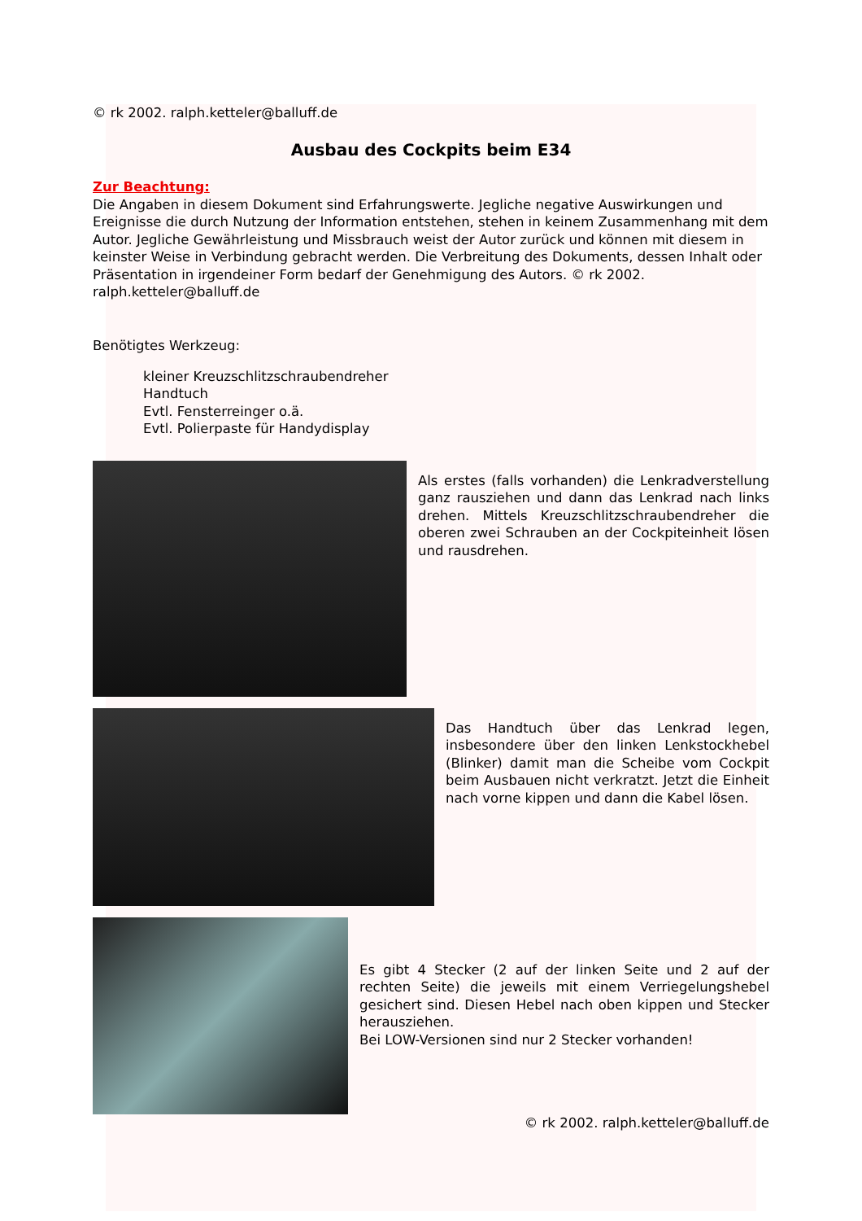© rk 2002. ralph.ketteler@balluff.de
Ausbau des Cockpits beim E34
Zur Beachtung:
Die Angaben in diesem Dokument sind Erfahrungswerte. Jegliche negative Auswirkungen und Ereignisse die durch Nutzung der Information entstehen, stehen in keinem Zusammenhang mit dem Autor. Jegliche Gewährleistung und Missbrauch weist der Autor zurück und können mit diesem in keinster Weise in Verbindung gebracht werden. Die Verbreitung des Dokuments, dessen Inhalt oder Präsentation in irgendeiner Form bedarf der Genehmigung des Autors. © rk 2002. ralph.ketteler@balluff.de
Benötigtes Werkzeug:
kleiner Kreuzschlitzschraubendreher
Handtuch
Evtl. Fensterreinger o.ä.
Evtl. Polierpaste für Handydisplay
Als erstes (falls vorhanden) die Lenkradverstellung ganz rausziehen und dann das Lenkrad nach links drehen. Mittels Kreuzschlitzschraubendreher die oberen zwei Schrauben an der Cockpiteinheit lösen und rausdrehen.
Das Handtuch über das Lenkrad legen, insbesondere über den linken Lenkstockhebel (Blinker) damit man die Scheibe vom Cockpit beim Ausbauen nicht verkratzt. Jetzt die Einheit nach vorne kippen und dann die Kabel lösen.
Es gibt 4 Stecker (2 auf der linken Seite und 2 auf der rechten Seite) die jeweils mit einem Verriegelungshebel gesichert sind. Diesen Hebel nach oben kippen und Stecker herausziehen.
Bei LOW-Versionen sind nur 2 Stecker vorhanden!
© rk 2002. ralph.ketteler@balluff.de